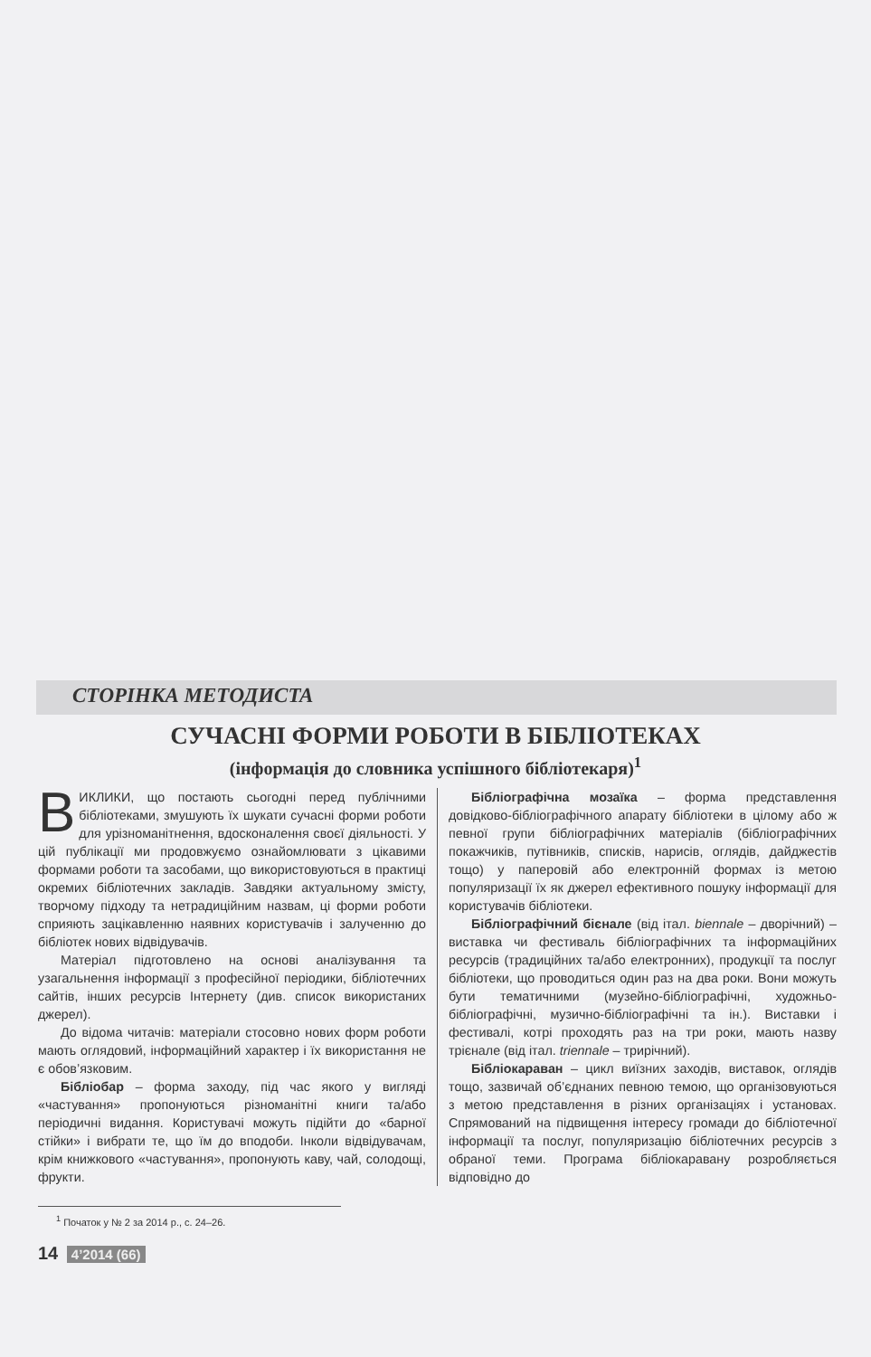СТОРІНКА МЕТОДИСТА
СУЧАСНІ ФОРМИ РОБОТИ В БІБЛІОТЕКАХ
(інформація до словника успішного бібліотекаря)<sup>1</sup>
ВИКЛИКИ, що постають сьогодні перед публічними бібліотеками, змушують їх шукати сучасні форми роботи для урізноманітнення, вдосконалення своєї діяльності. У цій публікації ми продовжуємо ознайомлювати з цікавими формами роботи та засобами, що використовуються в практиці окремих бібліотечних закладів. Завдяки актуальному змісту, творчому підходу та нетрадиційним назвам, ці форми роботи сприяють зацікавленню наявних користувачів і залученню до бібліотек нових відвідувачів.
Матеріал підготовлено на основі аналізування та узагальнення інформації з професійної періодики, бібліотечних сайтів, інших ресурсів Інтернету (див. список використаних джерел).
До відома читачів: матеріали стосовно нових форм роботи мають оглядовий, інформаційний характер і їх використання не є обов’язковим.
Бібліобар – форма заходу, під час якого у вигляді «частування» пропонуються різноманітні книги та/або періодичні видання. Користувачі можуть підійти до «барної стійки» і вибрати те, що їм до вподоби. Інколи відвідувачам, крім книжкового «частування», пропонують каву, чай, солодощі, фрукти.
Бібліографічна мозаїка – форма представлення довідково-бібліографічного апарату бібліотеки в цілому або ж певної групи бібліографічних матеріалів (бібліографічних покажчиків, путівників, списків, нарисів, оглядів, дайджестів тощо) у паперовій або електронній формах із метою популяризації їх як джерел ефективного пошуку інформації для користувачів бібліотеки.
Бібліографічний бієнале (від італ. biennale – дворічний) – виставка чи фестиваль бібліографічних та інформаційних ресурсів (традиційних та/або електронних), продукції та послуг бібліотеки, що проводиться один раз на два роки. Вони можуть бути тематичними (музейно-бібліографічні, художньо-бібліографічні, музично-бібліографічні та ін.). Виставки і фестивалі, котрі проходять раз на три роки, мають назву трієнале (від італ. triennale – трирічний).
Бібліокараван – цикл виїзних заходів, виставок, оглядів тощо, зазвичай об’єднаних певною темою, що організовуються з метою представлення в різних організаціях і установах. Спрямований на підвищення інтересу громади до бібліотечної інформації та послуг, популяризацію бібліотечних ресурсів з обраної теми. Програма бібліокаравану розробляється відповідно до
<sup>1</sup> Початок у № 2 за 2014 р., с. 24–26.
14 4’2014 (66)